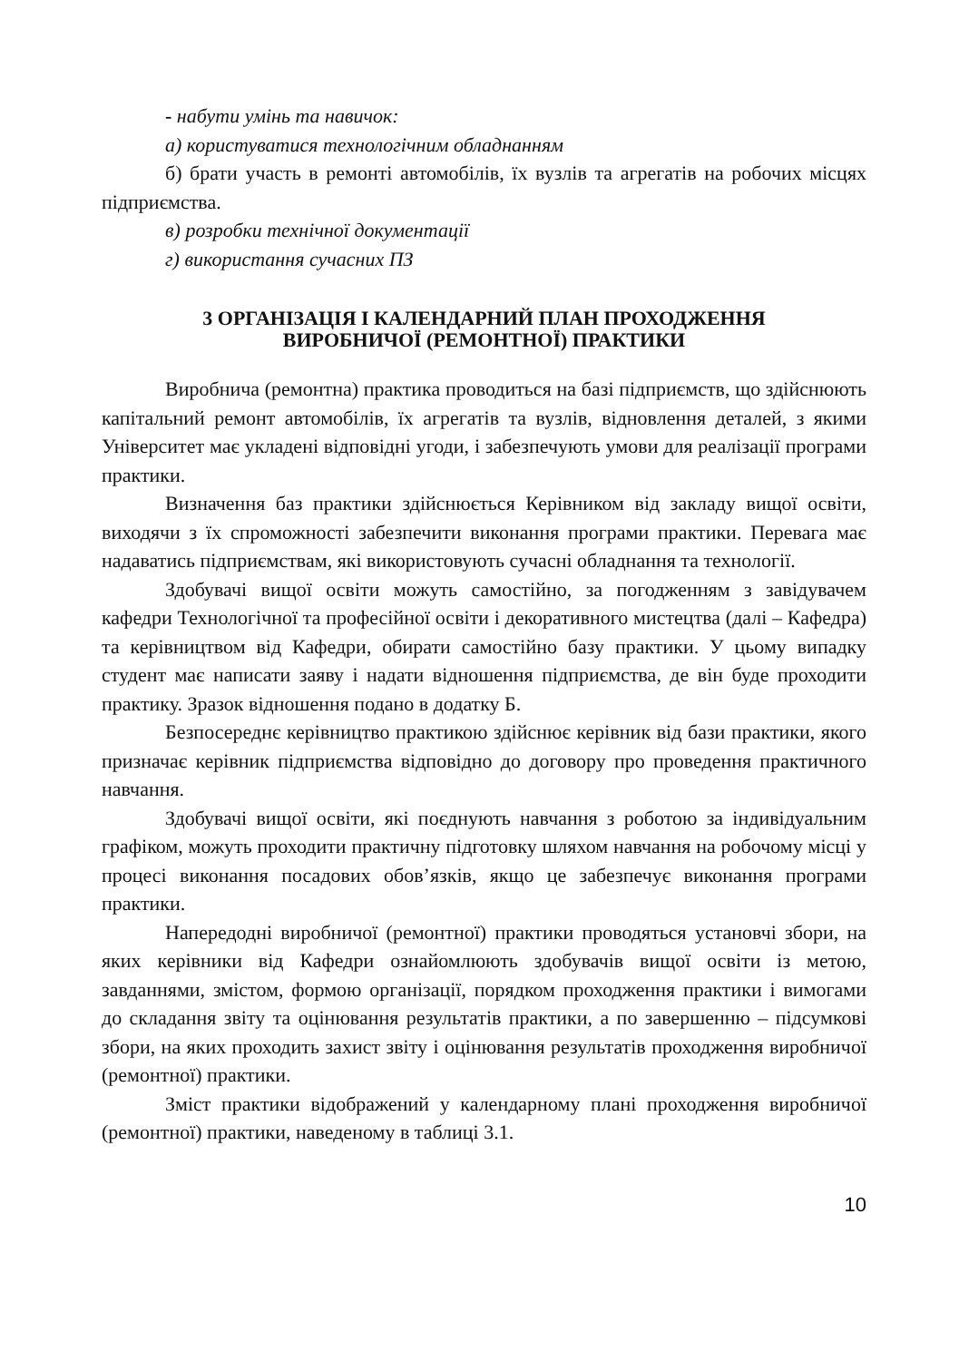- набути умінь та навичок:
а) користуватися технологічним обладнанням
б) брати участь в ремонті автомобілів, їх вузлів та агрегатів на робочих місцях підприємства.
в) розробки технічної документації
г) використання сучасних ПЗ
3 ОРГАНІЗАЦІЯ І КАЛЕНДАРНИЙ ПЛАН ПРОХОДЖЕННЯ
ВИРОБНИЧОЇ (РЕМОНТНОЇ) ПРАКТИКИ
Виробнича (ремонтна) практика проводиться на базі підприємств, що здійснюють капітальний ремонт автомобілів, їх агрегатів та вузлів, відновлення деталей, з якими Університет має укладені відповідні угоди, і забезпечують умови для реалізації програми практики.
Визначення баз практики здійснюється Керівником від закладу вищої освіти, виходячи з їх спроможності забезпечити виконання програми практики. Перевага має надаватись підприємствам, які використовують сучасні обладнання та технології.
Здобувачі вищої освіти можуть самостійно, за погодженням з завідувачем кафедри Технологічної та професійної освіти і декоративного мистецтва (далі – Кафедра) та керівництвом від Кафедри, обирати самостійно базу практики. У цьому випадку студент має написати заяву і надати відношення підприємства, де він буде проходити практику. Зразок відношення подано в додатку Б.
Безпосереднє керівництво практикою здійснює керівник від бази практики, якого призначає керівник підприємства відповідно до договору про проведення практичного навчання.
Здобувачі вищої освіти, які поєднують навчання з роботою за індивідуальним графіком, можуть проходити практичну підготовку шляхом навчання на робочому місці у процесі виконання посадових обов’язків, якщо це забезпечує виконання програми практики.
Напередодні виробничої (ремонтної) практики проводяться установчі збори, на яких керівники від Кафедри ознайомлюють здобувачів вищої освіти із метою, завданнями, змістом, формою організації, порядком проходження практики і вимогами до складання звіту та оцінювання результатів практики, а по завершенню – підсумкові збори, на яких проходить захист звіту і оцінювання результатів проходження виробничої (ремонтної) практики.
Зміст практики відображений у календарному плані проходження виробничої (ремонтної) практики, наведеному в таблиці 3.1.
10